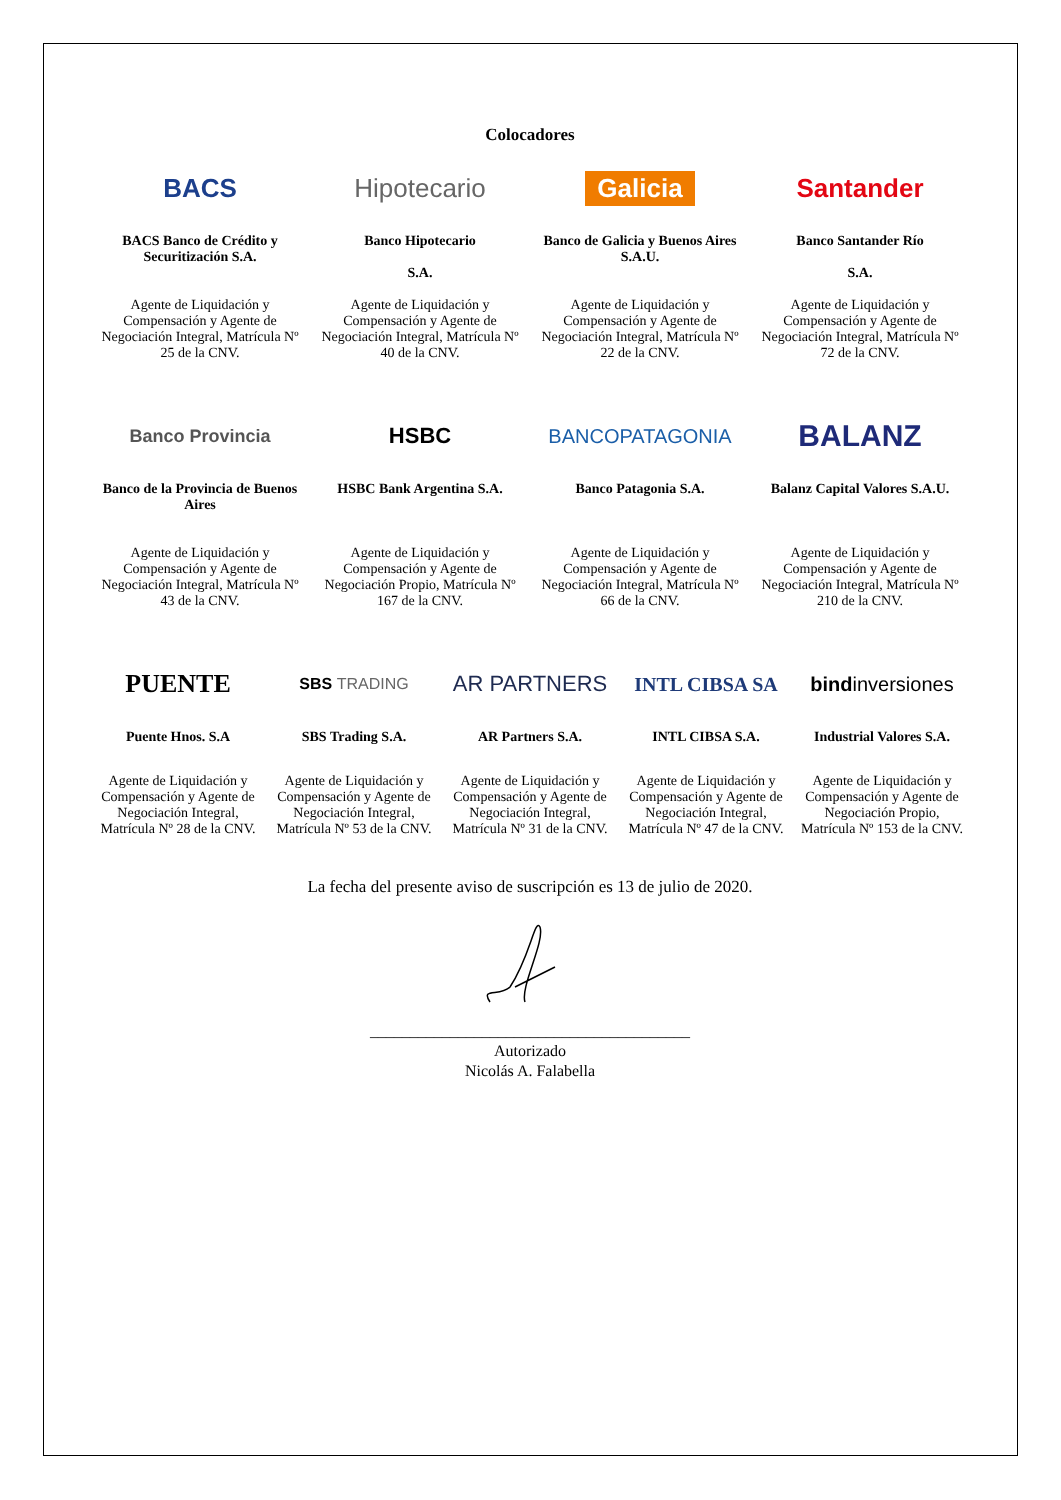Colocadores
BACS
BACS Banco de Crédito y Securitización S.A.
Agente de Liquidación y Compensación y Agente de Negociación Integral, Matrícula Nº 25 de la CNV.
Hipotecario
Banco Hipotecario
S.A.
Agente de Liquidación y Compensación y Agente de Negociación Integral, Matrícula Nº 40 de la CNV.
Galicia
Banco de Galicia y Buenos Aires S.A.U.
Agente de Liquidación y Compensación y Agente de Negociación Integral, Matrícula Nº 22 de la CNV.
Santander
Banco Santander Río
S.A.
Agente de Liquidación y Compensación y Agente de Negociación Integral, Matrícula Nº 72 de la CNV.
Banco Provincia
Banco de la Provincia de Buenos Aires
Agente de Liquidación y Compensación y Agente de Negociación Integral, Matrícula Nº 43 de la CNV.
HSBC
HSBC Bank Argentina S.A.
Agente de Liquidación y Compensación y Agente de Negociación Propio, Matrícula Nº 167 de la CNV.
BANCOPATAGONIA
Banco Patagonia S.A.
Agente de Liquidación y Compensación y Agente de Negociación Integral, Matrícula Nº 66 de la CNV.
BALANZ
Balanz Capital Valores S.A.U.
Agente de Liquidación y Compensación y Agente de Negociación Integral, Matrícula Nº 210 de la CNV.
PUENTE
Puente Hnos. S.A
Agente de Liquidación y Compensación y Agente de Negociación Integral, Matrícula Nº 28 de la CNV.
SBS TRADING
SBS Trading S.A.
Agente de Liquidación y Compensación y Agente de Negociación Integral, Matrícula Nº 53 de la CNV.
AR PARTNERS
AR Partners S.A.
Agente de Liquidación y Compensación y Agente de Negociación Integral, Matrícula Nº 31 de la CNV.
INTL CIBSA SA
INTL CIBSA S.A.
Agente de Liquidación y Compensación y Agente de Negociación Integral, Matrícula Nº 47 de la CNV.
bind inversiones
Industrial Valores S.A.
Agente de Liquidación y Compensación y Agente de Negociación Propio, Matrícula Nº 153 de la CNV.
La fecha del presente aviso de suscripción es 13 de julio de 2020.
________________________________________
Autorizado
Nicolás A. Falabella